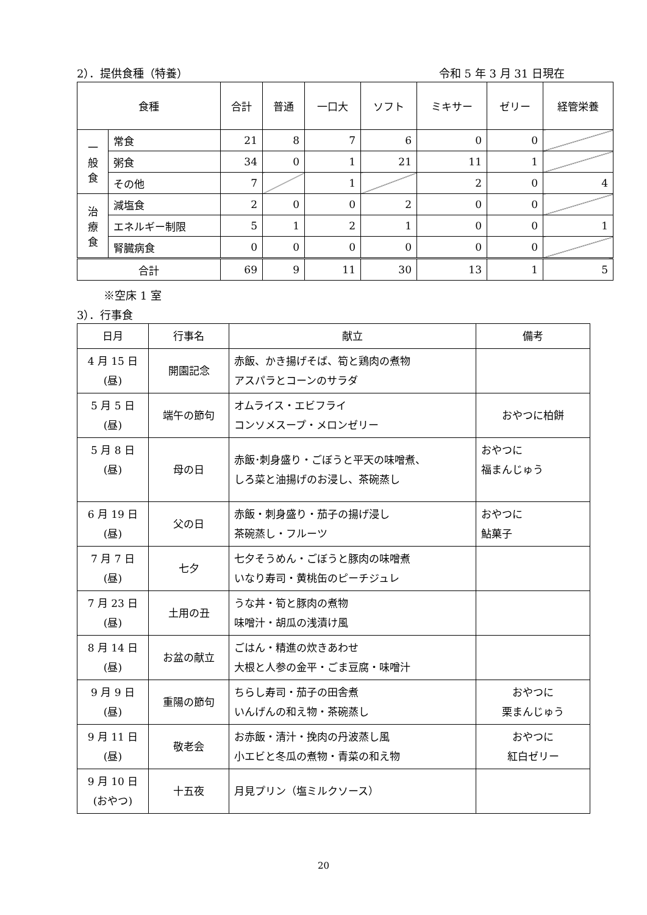2）．提供食種（特養） 令和 5 年 3 月 31 日現在
| 食種 | | 合計 | 普通 | 一口大 | ソフト | ミキサー | ゼリー | 経管栄養 |
| --- | --- | --- | --- | --- | --- | --- | --- | --- |
| 一 般 食 | 常食 | 21 | 8 | 7 | 6 | 0 | 0 | |
| | 粥食 | 34 | 0 | 1 | 21 | 11 | 1 | |
| | その他 | 7 | | 1 | | 2 | 0 | 4 |
| 治 療 食 | 減塩食 | 2 | 0 | 0 | 2 | 0 | 0 | |
| | エネルギー制限 | 5 | 1 | 2 | 1 | 0 | 0 | 1 |
| | 腎臓病食 | 0 | 0 | 0 | 0 | 0 | 0 | |
| 合計 | | 69 | 9 | 11 | 30 | 13 | 1 | 5 |
※空床 1 室
3）．行事食
| 日月 | 行事名 | 献立 | 備考 |
| --- | --- | --- | --- |
| 4 月 15 日 (昼) | 開園記念 | 赤飯、かき揚げそば、筍と鶏肉の煮物 アスパラとコーンのサラダ | |
| 5 月 5 日 (昼) | 端午の節句 | オムライス・エビフライ コンソメスープ・メロンゼリー | おやつに柏餅 |
| 5 月 8 日 (昼) | 母の日 | 赤飯･刺身盛り・ごぼうと平天の味噌煮、 しろ菜と油揚げのお浸し、茶碗蒸し | おやつに 福まんじゅう |
| 6 月 19 日 (昼) | 父の日 | 赤飯・刺身盛り・茄子の揚げ浸し 茶碗蒸し・フルーツ | おやつに 鮎菓子 |
| 7 月 7 日 (昼) | 七夕 | 七夕そうめん・ごぼうと豚肉の味噌煮 いなり寿司・黄桃缶のピーチジュレ | |
| 7 月 23 日 (昼) | 土用の丑 | うな丼・筍と豚肉の煮物 味噌汁・胡瓜の浅漬け風 | |
| 8 月 14 日 (昼) | お盆の献立 | ごはん・精進の炊きあわせ 大根と人参の金平・ごま豆腐・味噌汁 | |
| 9 月 9 日 (昼) | 重陽の節句 | ちらし寿司・茄子の田舎煮 いんげんの和え物・茶碗蒸し | おやつに 栗まんじゅう |
| 9 月 11 日 (昼) | 敬老会 | お赤飯・清汁・挽肉の丹波蒸し風 小エビと冬瓜の煮物・青菜の和え物 | おやつに 紅白ゼリー |
| 9 月 10 日 (おやつ) | 十五夜 | 月見プリン（塩ミルクソース） | |
20